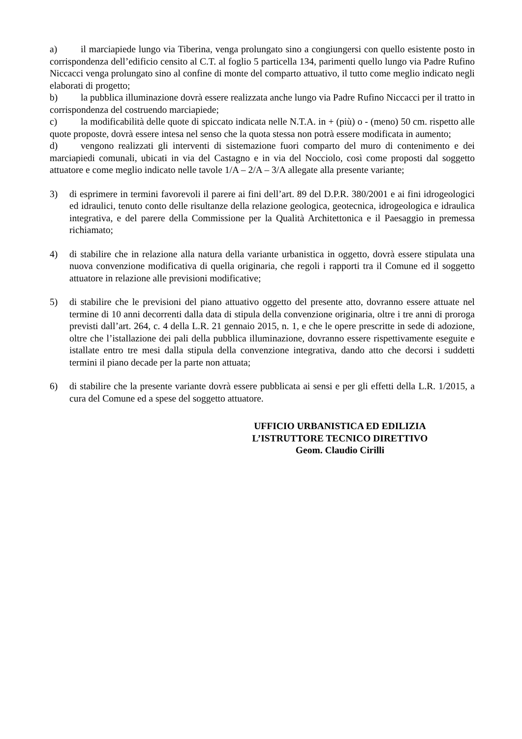a) il marciapiede lungo via Tiberina, venga prolungato sino a congiungersi con quello esistente posto in corrispondenza dell’edificio censito al C.T. al foglio 5 particella 134, parimenti quello lungo via Padre Rufino Niccacci venga prolungato sino al confine di monte del comparto attuativo, il tutto come meglio indicato negli elaborati di progetto;
b) la pubblica illuminazione dovrà essere realizzata anche lungo via Padre Rufino Niccacci per il tratto in corrispondenza del costruendo marciapiede;
c) la modificabilità delle quote di spiccato indicata nelle N.T.A. in + (più) o - (meno) 50 cm. rispetto alle quote proposte, dovrà essere intesa nel senso che la quota stessa non potrà essere modificata in aumento;
d) vengono realizzati gli interventi di sistemazione fuori comparto del muro di contenimento e dei marciapiedi comunali, ubicati in via del Castagno e in via del Nocciolo, così come proposti dal soggetto attuatore e come meglio indicato nelle tavole 1/A – 2/A – 3/A allegate alla presente variante;
3) di esprimere in termini favorevoli il parere ai fini dell’art. 89 del D.P.R. 380/2001 e ai fini idrogeologici ed idraulici, tenuto conto delle risultanze della relazione geologica, geotecnica, idrogeologica e idraulica integrativa, e del parere della Commissione per la Qualità Architettonica e il Paesaggio in premessa richiamato;
4) di stabilire che in relazione alla natura della variante urbanistica in oggetto, dovrà essere stipulata una nuova convenzione modificativa di quella originaria, che regoli i rapporti tra il Comune ed il soggetto attuatore in relazione alle previsioni modificative;
5) di stabilire che le previsioni del piano attuativo oggetto del presente atto, dovranno essere attuate nel termine di 10 anni decorrenti dalla data di stipula della convenzione originaria, oltre i tre anni di proroga previsti dall’art. 264, c. 4 della L.R. 21 gennaio 2015, n. 1, e che le opere prescritte in sede di adozione, oltre che l’istallazione dei pali della pubblica illuminazione, dovranno essere rispettivamente eseguite e istallate entro tre mesi dalla stipula della convenzione integrativa, dando atto che decorsi i suddetti termini il piano decade per la parte non attuata;
6) di stabilire che la presente variante dovrà essere pubblicata ai sensi e per gli effetti della L.R. 1/2015, a cura del Comune ed a spese del soggetto attuatore.
UFFICIO URBANISTICA ED EDILIZIA
L’ISTRUTTORE TECNICO DIRETTIVO
Geom. Claudio Cirilli